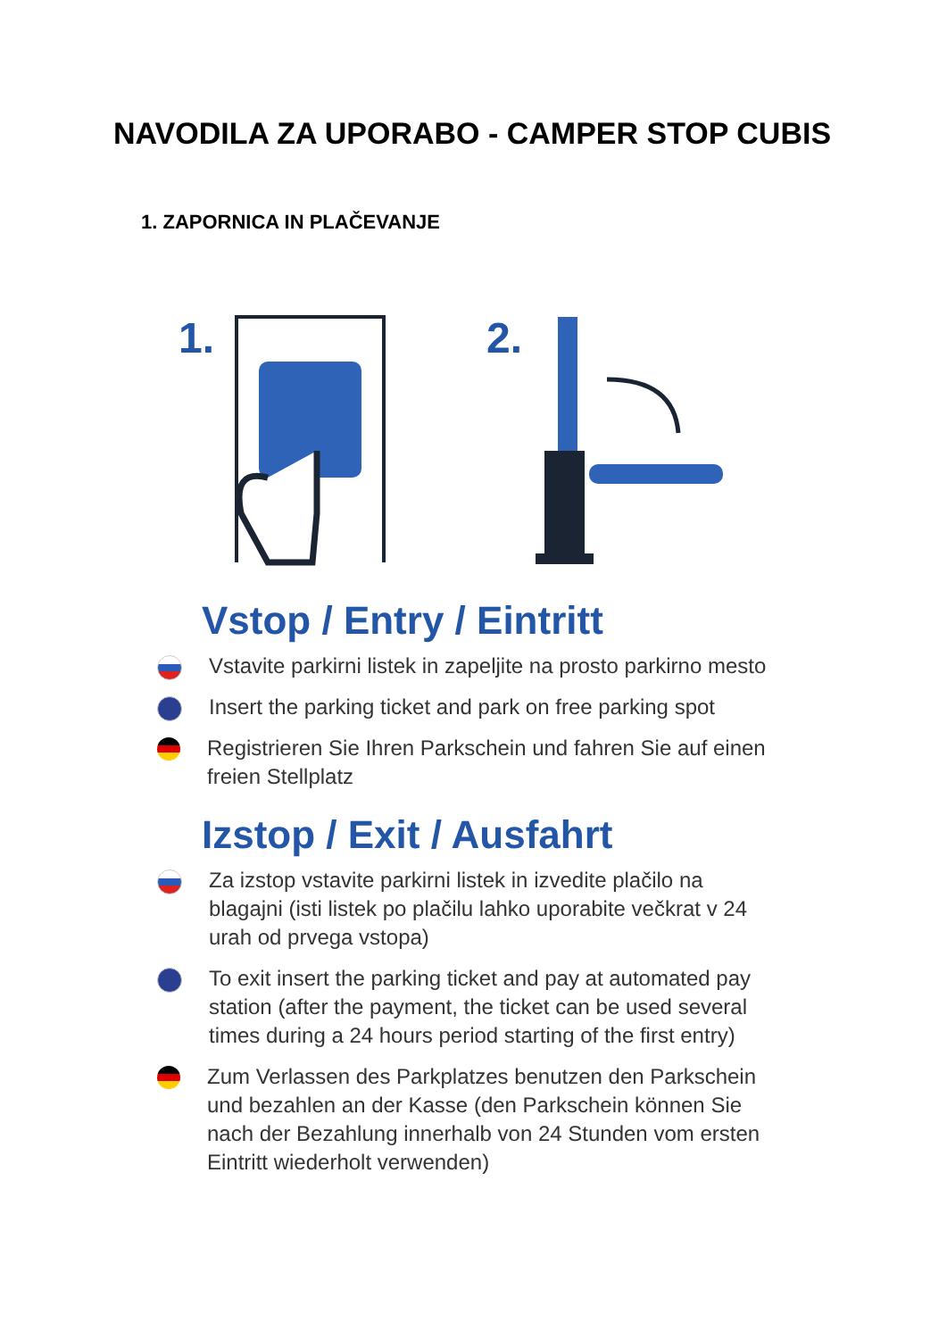NAVODILA ZA UPORABO - CAMPER STOP CUBIS
1. ZAPORNICA IN PLAČEVANJE
1.
2.
Vstop / Entry / Eintritt
Vstavite parkirni listek in zapeljite na prosto parkirno mesto
Insert the parking ticket and park on free parking spot
Registrieren Sie Ihren Parkschein und fahren Sie auf einen freien Stellplatz
Izstop / Exit / Ausfahrt
Za izstop vstavite parkirni listek in izvedite plačilo na blagajni (isti listek po plačilu lahko uporabite večkrat v 24 urah od prvega vstopa)
To exit insert the parking ticket and pay at automated pay station (after the payment, the ticket can be used several times during a 24 hours period starting of the first entry)
Zum Verlassen des Parkplatzes benutzen den Parkschein und bezahlen an der Kasse (den Parkschein können Sie nach der Bezahlung innerhalb von 24 Stunden vom ersten Eintritt wiederholt verwenden)